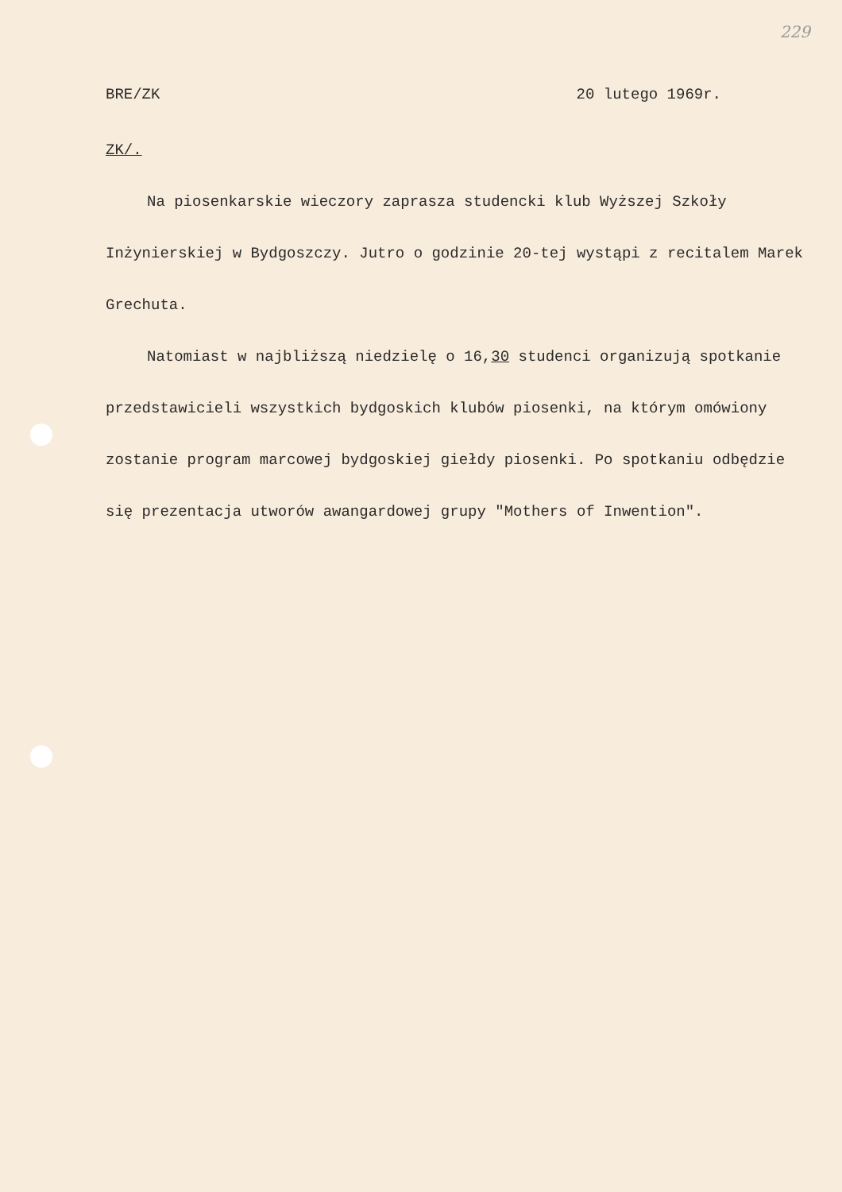229
BRE/ZK 20 lutego 1969r.
ZK/.
Na piosenkarskie wieczory zaprasza studencki klub Wyższej Szkoły Inżynierskiej w Bydgoszczy. Jutro o godzinie 20-tej wystąpi z recitalem Marek Grechuta.
Natomiast w najbliższą niedzielę o 16,30 studenci organizują spotkanie przedstawicieli wszystkich bydgoskich klubów piosenki, na którym omówiony zostanie program marcowej bydgoskiej giełdy piosenki. Po spotkaniu odbędzie się prezentacja utworów awangardowej grupy "Mothers of Inwention".